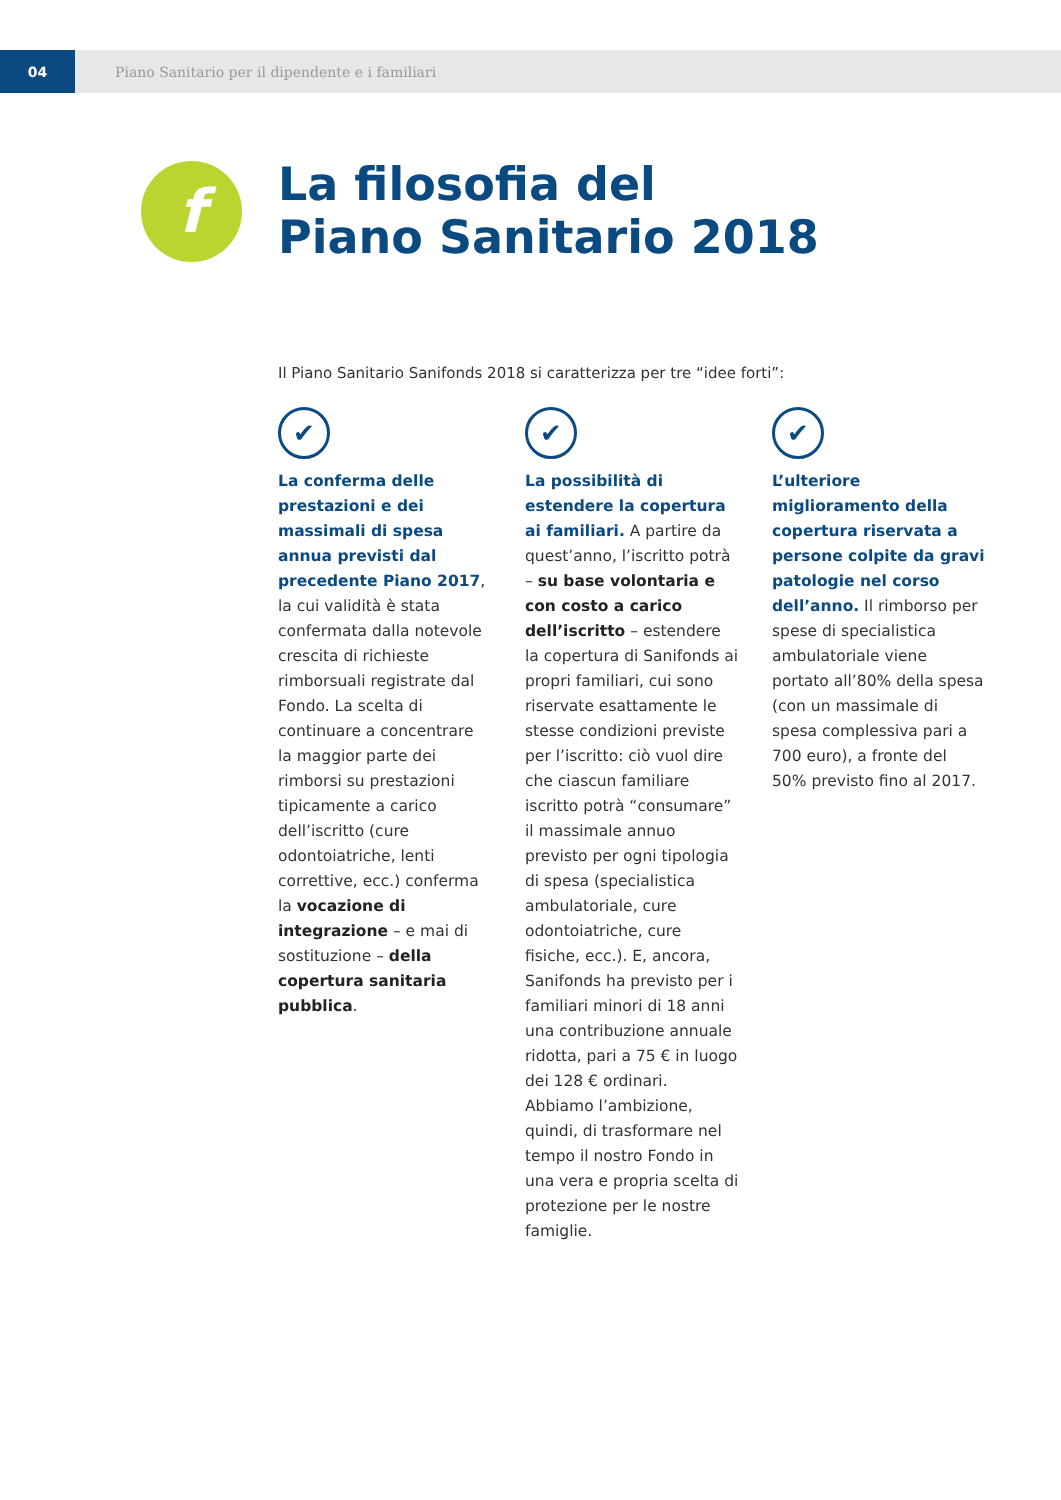04
Piano Sanitario per il dipendente e i familiari
f
La filosofia del
Piano Sanitario 2018
Il Piano Sanitario Sanifonds 2018 si caratterizza per tre “idee forti”:
✔
La conferma delle prestazioni e dei massimali di spesa annua previsti dal precedente Piano 2017, la cui validità è stata confermata dalla notevole crescita di richieste rimborsuali registrate dal Fondo. La scelta di continuare a concentrare la maggior parte dei rimborsi su prestazioni tipicamente a carico dell’iscritto (cure odontoiatriche, lenti correttive, ecc.) conferma la vocazione di integrazione – e mai di sostituzione – della copertura sanitaria pubblica.
✔
La possibilità di estendere la copertura ai familiari. A partire da quest’anno, l’iscritto potrà – su base volontaria e con costo a carico dell’iscritto – estendere la copertura di Sanifonds ai propri familiari, cui sono riservate esattamente le stesse condizioni previste per l’iscritto: ciò vuol dire che ciascun familiare iscritto potrà “consumare” il massimale annuo previsto per ogni tipologia di spesa (specialistica ambulatoriale, cure odontoiatriche, cure fisiche, ecc.). E, ancora, Sanifonds ha previsto per i familiari minori di 18 anni una contribuzione annuale ridotta, pari a 75 € in luogo dei 128 € ordinari. Abbiamo l’ambizione, quindi, di trasformare nel tempo il nostro Fondo in una vera e propria scelta di protezione per le nostre famiglie.
✔
L’ulteriore miglioramento della copertura riservata a persone colpite da gravi patologie nel corso dell’anno. Il rimborso per spese di specialistica ambulatoriale viene portato all’80% della spesa (con un massimale di spesa complessiva pari a 700 euro), a fronte del 50% previsto fino al 2017.